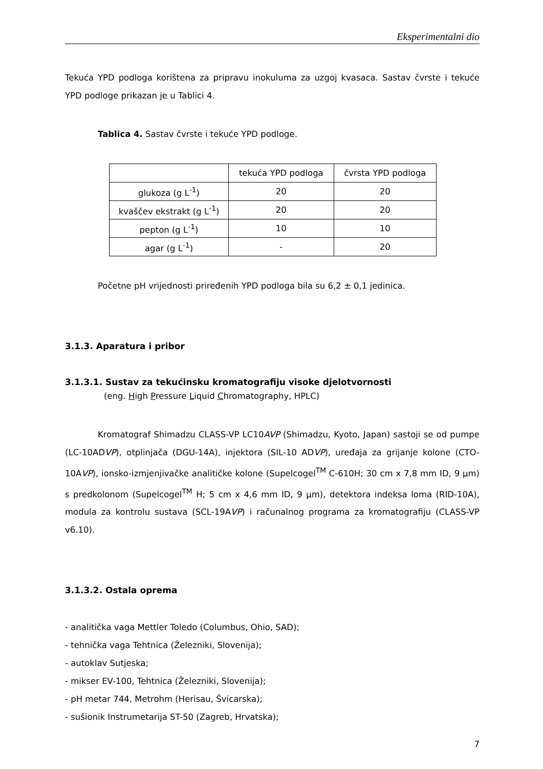Eksperimentalni dio
Tekuća YPD podloga korištena za pripravu inokuluma za uzgoj kvasaca. Sastav čvrste i tekuće YPD podloge prikazan je u Tablici 4.
Tablica 4. Sastav čvrste i tekuće YPD podloge.
| | tekuća YPD podloga | čvrsta YPD podloga |
| glukoza (g L<sup>-1</sup>) | 20 | 20 |
| kvaščev ekstrakt (g L<sup>-1</sup>) | 20 | 20 |
| pepton (g L<sup>-1</sup>) | 10 | 10 |
| agar (g L<sup>-1</sup>) | - | 20 |
Početne pH vrijednosti priređenih YPD podloga bila su 6,2 ± 0,1 jedinica.
3.1.3. Aparatura i pribor
3.1.3.1. Sustav za tekućinsku kromatografiju visoke djelotvornosti
(eng. High Pressure Liquid Chromatography, HPLC)
Kromatograf Shimadzu CLASS-VP LC10AVP (Shimadzu, Kyoto, Japan) sastoji se od pumpe (LC-10ADVP), otplinjača (DGU-14A), injektora (SIL-10 ADVP), uređaja za grijanje kolone (CTO-10AVP), ionsko-izmjenjivačke analitičke kolone (Supelcogel<sup>TM</sup> C-610H; 30 cm x 7,8 mm ID, 9 µm) s predkolonom (Supelcogel<sup>TM</sup> H; 5 cm x 4,6 mm ID, 9 µm), detektora indeksa loma (RID-10A), modula za kontrolu sustava (SCL-19AVP) i računalnog programa za kromatografiju (CLASS-VP v6.10).
3.1.3.2. Ostala oprema
- analitička vaga Mettler Toledo (Columbus, Ohio, SAD);
- tehnička vaga Tehtnica (Železniki, Slovenija);
- autoklav Sutjeska;
- mikser EV-100, Tehtnica (Železniki, Slovenija);
- pH metar 744, Metrohm (Herisau, Švicarska);
- sušionik Instrumetarija ST-50 (Zagreb, Hrvatska);
7